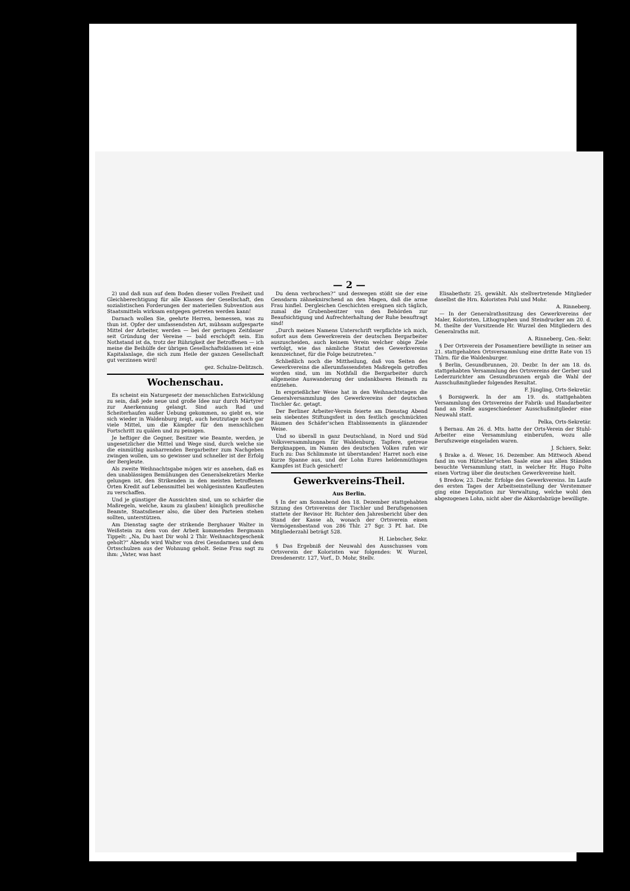— 2 —
2) und daß nun auf dem Boden dieser vollen Freiheit und Gleichberechtigung für alle Klassen der Gesellschaft, den sozialistischen Forderungen der materiellen Subvention aus Staatsmitteln wirksam entgegen getreten werden kann!
Darnach wollen Sie, geehrte Herren, bemessen, was zu thun ist. Opfer der umfassendsten Art, mühsam aufgesparte Mittel der Arbeiter, werden — bei der geringen Zeitdauer seit Gründung der Vereine — bald erschöpft sein. Ein Nothstand ist da, trotz der Rührigkeit der Betroffenen — ich meine die Beihülfe der übrigen Gesellschaftsklassen ist eine Kapitalanlage, die sich zum Heile der ganzen Gesellschaft gut verzinsen wird!
gez. Schulze-Delitzsch.
Wochenschau.
Es scheint ein Naturgesetz der menschlichen Entwicklung zu sein, daß jede neue und große Idee nur durch Märtyrer zur Anerkennung gelangt. Sind auch Rad und Scheiterhaufen außer Uebung gekommen, so giebt es, wie sich wieder in Waldenburg zeigt, auch heutzutage noch gar viele Mittel, um die Kämpfer für den menschlichen Fortschritt zu quälen und zu peinigen.
Je heftiger die Gegner, Besitzer wie Beamte, werden, je ungesetzlicher die Mittel und Wege sind, durch welche sie die einmüthig ausharrenden Bergarbeiter zum Nachgeben zwingen wollen, um so gewisser und schneller ist der Erfolg der Bergleute.
Als zweite Weihnachtsgabe mögen wir es ansehen, daß es den unablässigen Bemühungen des Generalsekretärs Merke gelungen ist, den Strikenden in den meisten betroffenen Orten Kredit auf Lebensmittel bei wohlgesinnten Kaufleuten zu verschaffen.
Und je günstiger die Aussichten sind, um so schärfer die Maßregeln, welche, kaum zu glauben! königlich preußische Beamte, Staatsdiener also, die über den Parteien stehen sollten, unterstützen.
Am Dienstag sagte der strikende Berghauer Walter in Weißstein zu dem von der Arbeit kommenden Bergmann Tippelt: „Na, Du hast Dir wohl 2 Thlr. Weihnachtsgeschenk geholt?“ Abends wird Walter von drei Gensdarmen und dem Ortsschulzen aus der Wohnung geholt. Seine Frau sagt zu ihm: „Vater, was hast
Du denn verbrochen?“ und deswegen stößt sie der eine Gensdarm zähneknirschend an den Magen, daß die arme Frau hinfiel. Dergleichen Geschichten ereignen sich täglich, zumal die Grubenbesitzer von den Behörden zur Beaufsichtigung und Aufrechterhaltung der Ruhe beauftragt sind!
„Durch meines Namens Unterschrift verpflichte ich mich, sofort aus dem Gewerkverein der deutschen Bergarbeiter auszuscheiden, auch keinem Verein welcher obige Ziele verfolgt, wie das nämliche Statut des Gewerkvereins kennzeichnet, für die Folge beizutreten.“
Schließlich noch die Mittheilung, daß von Seiten des Gewerkvereins die allerumfassendsten Maßregeln getroffen worden sind, um im Nothfall die Bergarbeiter durch allgemeine Auswanderung der undankbaren Heimath zu entziehen.
In ersprießlicher Weise hat in den Weihnachtstagen die Generalversammlung des Gewerkvereins der deutschen Tischler &c. getagt.
Der Berliner Arbeiter-Verein feierte am Dienstag Abend sein siebentes Stiftungsfest in den festlich geschmückten Räumen des Schäfer'schen Etablissements in glänzender Weise.
Und so überall in ganz Deutschland, in Nord und Süd Volksversammlungen für Waldenburg. Tapfere, getreue Bergknappen, im Namen des deutschen Volkes rufen wir Euch zu: Das Schlimmste ist überstanden! Harret noch eine kurze Spanne aus, und der Lohn Eures heldenmüthigen Kampfes ist Euch gesichert!
Gewerkvereins-Theil.
Aus Berlin.
§ In der am Sonnabend den 18. Dezember stattgehabten Sitzung des Ortsvereins der Tischler und Berufsgenossen stattete der Revisor Hr. Richter den Jahresbericht über den Stand der Kasse ab, wonach der Ortsverein einen Vermögensbestand von 286 Thlr. 27 Sgr. 3 Pf. hat. Die Mitgliederzahl beträgt 528.
H. Liebscher, Sekr.
§ Das Ergebniß der Neuwahl des Ausschusses vom Ortsverein der Koloristen war folgendes: W. Wurzel, Dresdenerstr. 127, Vorf., D. Mohr, Stellv.
Elisabethstr. 25, gewählt. Als stellvertretende Mitglieder daselbst die Hrn. Koloristen Pohl und Mohr.
A. Rinneberg.
— In der Generalrathssitzung des Gewerkvereins der Maler, Koloristen, Lithographen und Steindrucker am 20. d. M. theilte der Vorsitzende Hr. Wurzel den Mitgliedern des Generalraths mit.
A. Rinneberg, Gen.-Sekr.
§ Der Ortsverein der Posamentiere bewilligte in seiner am 21. stattgehabten Ortsversammlung eine dritte Rate von 15 Thlrn. für die Waldenburger.
§ Berlin, Gesundbrunnen, 20. Dezbr. In der am 18. ds. stattgehabten Versammlung des Ortsvereins der Gerber und Lederzurichter am Gesundbrunnen ergab die Wahl der Ausschußmitglieder folgendes Resultat.
F. Jüngling, Orts-Sekretär.
§ Borsigwerk. In der am 19. ds. stattgehabten Versammlung des Ortsvereins der Fabrik- und Handarbeiter fand an Stelle ausgeschiedener Ausschußmitglieder eine Neuwahl statt.
Pelka, Orts-Sekretär.
§ Bernau. Am 26. d. Mts. hatte der Orts-Verein der Stuhl-Arbeiter eine Versammlung einberufen, wozu alle Berufszweige eingeladen waren.
J. Schiers, Sekr.
§ Brake a. d. Weser, 16. Dezember. Am Mittwoch Abend fand im von Hütschler'schen Saale eine aus allen Ständen besuchte Versammlung statt, in welcher Hr. Hugo Polte einen Vortrag über die deutschen Gewerkvereine hielt.
§ Bredow, 23. Dezbr. Erfolge des Gewerkvereins. Im Laufe des ersten Tages der Arbeitseinstellung der Verstemmer ging eine Deputation zur Verwaltung, welche wohl den abgezogenen Lohn, nicht aber die Akkordabzüge bewilligte.